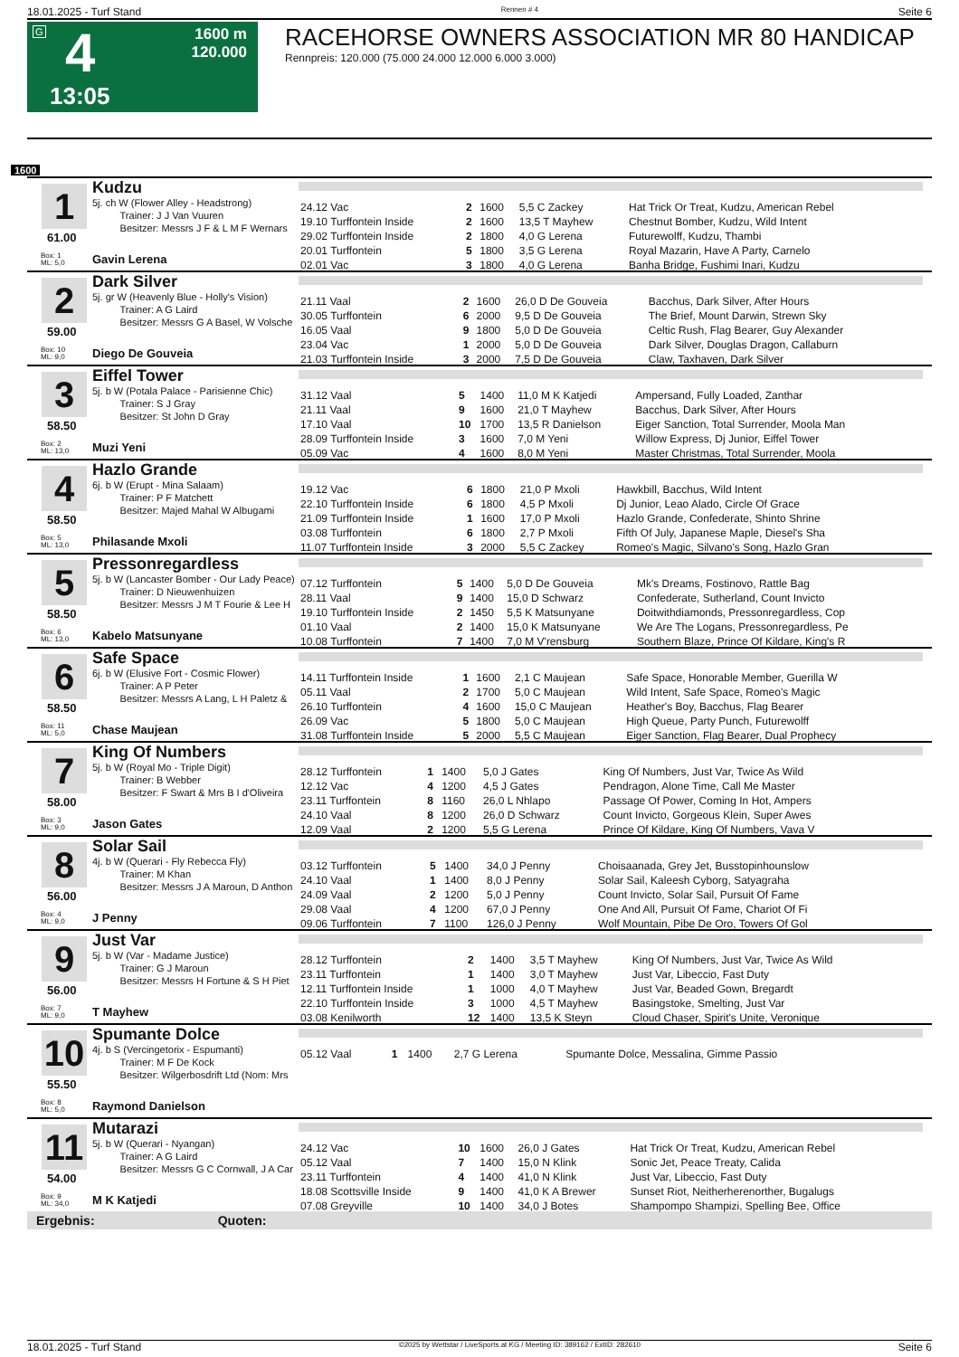18.01.2025 - Turf Stand Rennen # 4 Seite 6
G 4 1600 m
120.000
13:05
RACEHORSE OWNERS ASSOCIATION MR 80 HANDICAP
Rennpreis: 120.000 (75.000 24.000 12.000 6.000 3.000)
1600
1
Kudzu
5j. ch W (Flower Alley - Headstrong)
Trainer: J J Van Vuuren
Besitzer: Messrs J F & L M F Wernars
61.00
Box: 1
ML: 5,0
Gavin Lerena
| 24.12 Vac | 2 | 1600 | 5,5 C Zackey | Hat Trick Or Treat, Kudzu, American Rebel |
| 19.10 Turffontein Inside | 2 | 1600 | 13,5 T Mayhew | Chestnut Bomber, Kudzu, Wild Intent |
| 29.02 Turffontein Inside | 2 | 1800 | 4,0 G Lerena | Futurewolff, Kudzu, Thambi |
| 20.01 Turffontein | 5 | 1800 | 3,5 G Lerena | Royal Mazarin, Have A Party, Carnelo |
| 02.01 Vac | 3 | 1800 | 4,0 G Lerena | Banha Bridge, Fushimi Inari, Kudzu |
2
Dark Silver
5j. gr W (Heavenly Blue - Holly's Vision)
Trainer: A G Laird
Besitzer: Messrs G A Basel, W Volsche
59.00
Box: 10
ML: 9,0
Diego De Gouveia
| 21.11 Vaal | 2 | 1600 | 26,0 D De Gouveia | Bacchus, Dark Silver, After Hours |
| 30.05 Turffontein | 6 | 2000 | 9,5 D De Gouveia | The Brief, Mount Darwin, Strewn Sky |
| 16.05 Vaal | 9 | 1800 | 5,0 D De Gouveia | Celtic Rush, Flag Bearer, Guy Alexander |
| 23.04 Vac | 1 | 2000 | 5,0 D De Gouveia | Dark Silver, Douglas Dragon, Callaburn |
| 21.03 Turffontein Inside | 3 | 2000 | 7,5 D De Gouveia | Claw, Taxhaven, Dark Silver |
3
Eiffel Tower
5j. b W (Potala Palace - Parisienne Chic)
Trainer: S J Gray
Besitzer: St John D Gray
58.50
Box: 2
ML: 13,0
Muzi Yeni
| 31.12 Vaal | 5 | 1400 | 11,0 M K Katjedi | Ampersand, Fully Loaded, Zanthar |
| 21.11 Vaal | 9 | 1600 | 21,0 T Mayhew | Bacchus, Dark Silver, After Hours |
| 17.10 Vaal | 10 | 1700 | 13,5 R Danielson | Eiger Sanction, Total Surrender, Moola Man |
| 28.09 Turffontein Inside | 3 | 1600 | 7,0 M Yeni | Willow Express, Dj Junior, Eiffel Tower |
| 05.09 Vac | 4 | 1600 | 8,0 M Yeni | Master Christmas, Total Surrender, Moola |
4
Hazlo Grande
6j. b W (Erupt - Mina Salaam)
Trainer: P F Matchett
Besitzer: Majed Mahal W Albugami
58.50
Box: 5
ML: 13,0
Philasande Mxoli
| 19.12 Vac | 6 | 1800 | 21,0 P Mxoli | Hawkbill, Bacchus, Wild Intent |
| 22.10 Turffontein Inside | 6 | 1800 | 4,5 P Mxoli | Dj Junior, Leao Alado, Circle Of Grace |
| 21.09 Turffontein Inside | 1 | 1600 | 17,0 P Mxoli | Hazlo Grande, Confederate, Shinto Shrine |
| 03.08 Turffontein | 6 | 1800 | 2,7 P Mxoli | Fifth Of July, Japanese Maple, Diesel's Sha |
| 11.07 Turffontein Inside | 3 | 2000 | 5,5 C Zackey | Romeo's Magic, Silvano's Song, Hazlo Gran |
5
Pressonregardless
5j. b W (Lancaster Bomber - Our Lady Peace)
Trainer: D Nieuwenhuizen
Besitzer: Messrs J M T Fourie & Lee H
58.50
Box: 6
ML: 13,0
Kabelo Matsunyane
| 07.12 Turffontein | 5 | 1400 | 5,0 D De Gouveia | Mk's Dreams, Fostinovo, Rattle Bag |
| 28.11 Vaal | 9 | 1400 | 15,0 D Schwarz | Confederate, Sutherland, Count Invicto |
| 19.10 Turffontein Inside | 2 | 1450 | 5,5 K Matsunyane | Doitwithdiamonds, Pressonregardless, Cop |
| 01.10 Vaal | 2 | 1400 | 15,0 K Matsunyane | We Are The Logans, Pressonregardless, Pe |
| 10.08 Turffontein | 7 | 1400 | 7,0 M V'rensburg | Southern Blaze, Prince Of Kildare, King's R |
6
Safe Space
6j. b W (Elusive Fort - Cosmic Flower)
Trainer: A P Peter
Besitzer: Messrs A Lang, L H Paletz &
58.50
Box: 11
ML: 5,0
Chase Maujean
| 14.11 Turffontein Inside | 1 | 1600 | 2,1 C Maujean | Safe Space, Honorable Member, Guerilla W |
| 05.11 Vaal | 2 | 1700 | 5,0 C Maujean | Wild Intent, Safe Space, Romeo's Magic |
| 26.10 Turffontein | 4 | 1600 | 15,0 C Maujean | Heather's Boy, Bacchus, Flag Bearer |
| 26.09 Vac | 5 | 1800 | 5,0 C Maujean | High Queue, Party Punch, Futurewolff |
| 31.08 Turffontein Inside | 5 | 2000 | 5,5 C Maujean | Eiger Sanction, Flag Bearer, Dual Prophecy |
7
King Of Numbers
5j. b W (Royal Mo - Triple Digit)
Trainer: B Webber
Besitzer: F Swart & Mrs B I d'Oliveira
58.00
Box: 3
ML: 9,0
Jason Gates
| 28.12 Turffontein | 1 | 1400 | 5,0 J Gates | King Of Numbers, Just Var, Twice As Wild |
| 12.12 Vac | 4 | 1200 | 4,5 J Gates | Pendragon, Alone Time, Call Me Master |
| 23.11 Turffontein | 8 | 1160 | 26,0 L Nhlapo | Passage Of Power, Coming In Hot, Ampers |
| 24.10 Vaal | 8 | 1200 | 26,0 D Schwarz | Count Invicto, Gorgeous Klein, Super Awes |
| 12.09 Vaal | 2 | 1200 | 5,5 G Lerena | Prince Of Kildare, King Of Numbers, Vava V |
8
Solar Sail
4j. b W (Querari - Fly Rebecca Fly)
Trainer: M Khan
Besitzer: Messrs J A Maroun, D Anthon
56.00
Box: 4
ML: 9,0
J Penny
| 03.12 Turffontein | 5 | 1400 | 34,0 J Penny | Choisaanada, Grey Jet, Busstopinhounslow |
| 24.10 Vaal | 1 | 1400 | 8,0 J Penny | Solar Sail, Kaleesh Cyborg, Satyagraha |
| 24.09 Vaal | 2 | 1200 | 5,0 J Penny | Count Invicto, Solar Sail, Pursuit Of Fame |
| 29.08 Vaal | 4 | 1200 | 67,0 J Penny | One And All, Pursuit Of Fame, Chariot Of Fi |
| 09.06 Turffontein | 7 | 1100 | 126,0 J Penny | Wolf Mountain, Pibe De Oro, Towers Of Gol |
9
Just Var
5j. b W (Var - Madame Justice)
Trainer: G J Maroun
Besitzer: Messrs H Fortune & S H Piet
56.00
Box: 7
ML: 9,0
T Mayhew
| 28.12 Turffontein | 2 | 1400 | 3,5 T Mayhew | King Of Numbers, Just Var, Twice As Wild |
| 23.11 Turffontein | 1 | 1400 | 3,0 T Mayhew | Just Var, Libeccio, Fast Duty |
| 12.11 Turffontein Inside | 1 | 1000 | 4,0 T Mayhew | Just Var, Beaded Gown, Bregardt |
| 22.10 Turffontein Inside | 3 | 1000 | 4,5 T Mayhew | Basingstoke, Smelting, Just Var |
| 03.08 Kenilworth | 12 | 1400 | 13,5 K Steyn | Cloud Chaser, Spirit's Unite, Veronique |
10
Spumante Dolce
4j. b S (Vercingetorix - Espumanti)
Trainer: M F De Kock
Besitzer: Wilgerbosdrift Ltd (Nom: Mrs
55.50
Box: 8
ML: 5,0
Raymond Danielson
| 05.12 Vaal | 1 | 1400 | 2,7 G Lerena | Spumante Dolce, Messalina, Gimme Passio |
11
Mutarazi
5j. b W (Querari - Nyangan)
Trainer: A G Laird
Besitzer: Messrs G C Cornwall, J A Car
54.00
Box: 9
ML: 34,0
M K Katjedi
| 24.12 Vac | 10 | 1600 | 26,0 J Gates | Hat Trick Or Treat, Kudzu, American Rebel |
| 05.12 Vaal | 7 | 1400 | 15,0 N Klink | Sonic Jet, Peace Treaty, Calida |
| 23.11 Turffontein | 4 | 1400 | 41,0 N Klink | Just Var, Libeccio, Fast Duty |
| 18.08 Scottsville Inside | 9 | 1400 | 41,0 K A Brewer | Sunset Riot, Neitherherenorther, Bugalugs |
| 07.08 Greyville | 10 | 1400 | 34,0 J Botes | Shampompo Shampizi, Spelling Bee, Office |
Ergebnis: Quoten:
18.01.2025 - Turf Stand ©2025 by Wettstar / LiveSports.at KG / Meeting ID: 389162 / ExtID: 282610 Seite 6